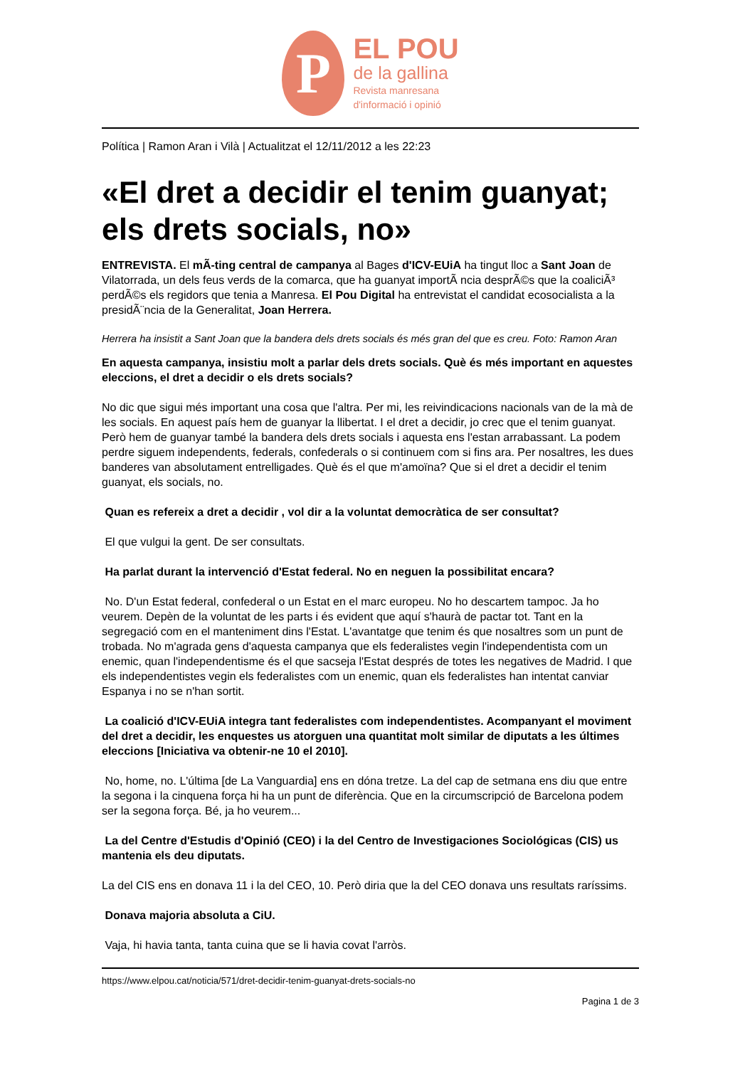P
EL POU
de la gallina
Revista manresana
d'informació i opinió
Política | Ramon Aran i Vilà | Actualitzat el 12/11/2012 a les 22:23
«El dret a decidir el tenim guanyat; els drets socials, no»
ENTREVISTA. El mÃ-ting central de campanya al Bages d'ICV-EUiA ha tingut lloc a Sant Joan de Vilatorrada, un dels feus verds de la comarca, que ha guanyat importÃ ncia desprÃ©s que la coaliciÃ³ perdÃ©s els regidors que tenia a Manresa. El Pou Digital ha entrevistat el candidat ecosocialista a la presidÃ¨ncia de la Generalitat, Joan Herrera.
Herrera ha insistit a Sant Joan que la bandera dels drets socials és més gran del que es creu. Foto: Ramon Aran
En aquesta campanya, insistiu molt a parlar dels drets socials. Què és més important en aquestes eleccions, el dret a decidir o els drets socials?
No dic que sigui més important una cosa que l'altra. Per mi, les reivindicacions nacionals van de la mà de les socials. En aquest país hem de guanyar la llibertat. I el dret a decidir, jo crec que el tenim guanyat. Però hem de guanyar també la bandera dels drets socials i aquesta ens l'estan arrabassant. La podem perdre siguem independents, federals, confederals o si continuem com si fins ara. Per nosaltres, les dues banderes van absolutament entrelligades. Què és el que m'amoïna? Que si el dret a decidir el tenim guanyat, els socials, no.
Quan es refereix a dret a decidir , vol dir a la voluntat democràtica de ser consultat?
El que vulgui la gent. De ser consultats.
Ha parlat durant la intervenció d'Estat federal. No en neguen la possibilitat encara?
No. D'un Estat federal, confederal o un Estat en el marc europeu. No ho descartem tampoc. Ja ho veurem. Depèn de la voluntat de les parts i és evident que aquí s'haurà de pactar tot. Tant en la segregació com en el manteniment dins l'Estat. L'avantatge que tenim és que nosaltres som un punt de trobada. No m'agrada gens d'aquesta campanya que els federalistes vegin l'independentista com un enemic, quan l'independentisme és el que sacseja l'Estat després de totes les negatives de Madrid. I que els independentistes vegin els federalistes com un enemic, quan els federalistes han intentat canviar Espanya i no se n'han sortit.
La coalició d'ICV-EUiA integra tant federalistes com independentistes. Acompanyant el moviment del dret a decidir, les enquestes us atorguen una quantitat molt similar de diputats a les últimes eleccions [Iniciativa va obtenir-ne 10 el 2010].
No, home, no. L'última [de La Vanguardia] ens en dóna tretze. La del cap de setmana ens diu que entre la segona i la cinquena força hi ha un punt de diferència. Que en la circumscripció de Barcelona podem ser la segona força. Bé, ja ho veurem...
La del Centre d'Estudis d'Opinió (CEO) i la del Centro de Investigaciones Sociológicas (CIS) us mantenia els deu diputats.
La del CIS ens en donava 11 i la del CEO, 10. Però diria que la del CEO donava uns resultats raríssims.
Donava majoria absoluta a CiU.
Vaja, hi havia tanta, tanta cuina que se li havia covat l'arròs.
https://www.elpou.cat/noticia/571/dret-decidir-tenim-guanyat-drets-socials-no
Pagina 1 de 3